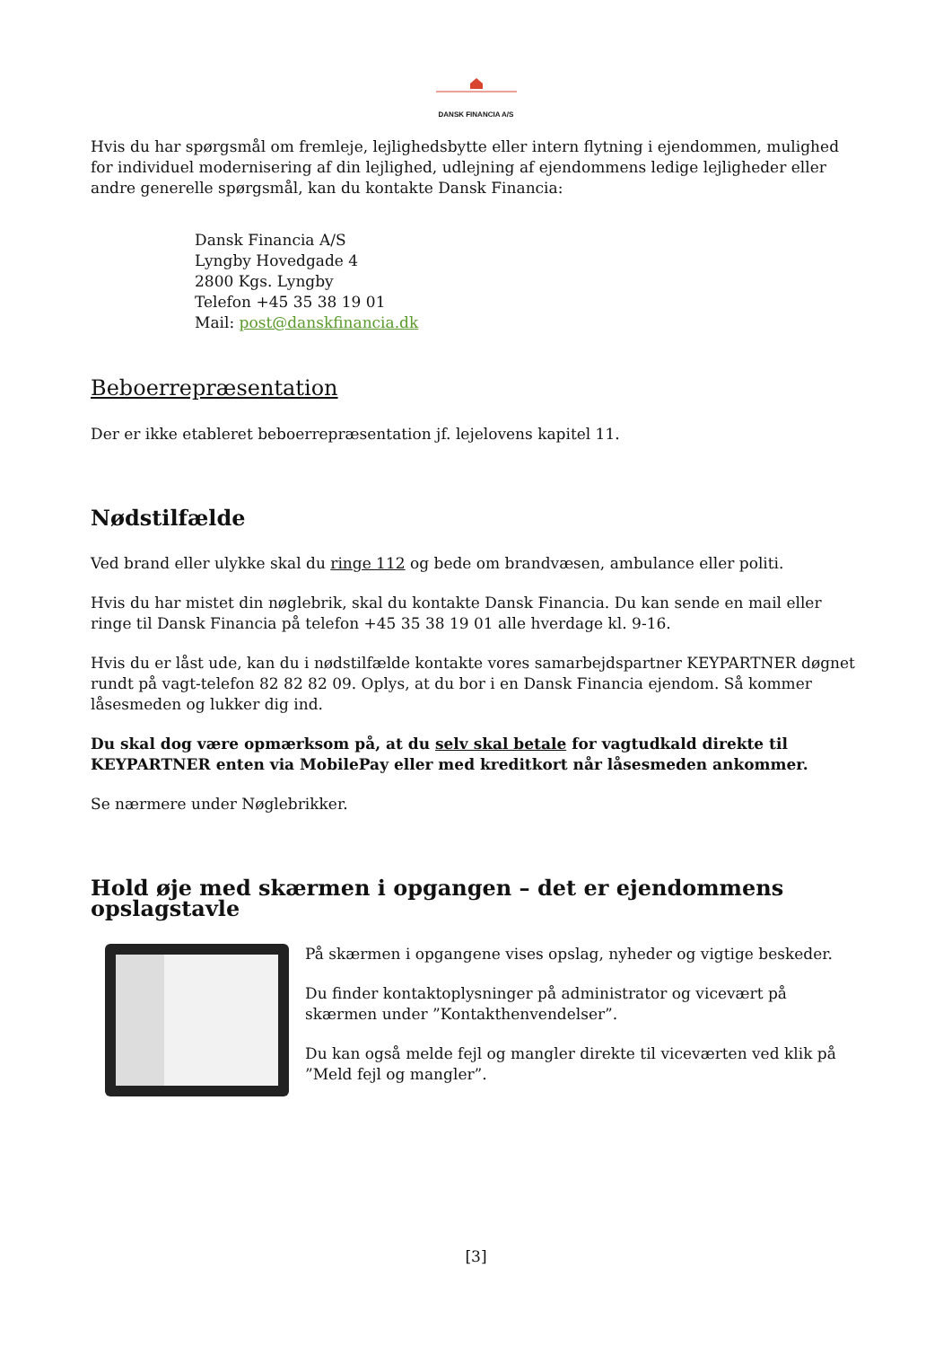DANSK FINANCIA A/S
Hvis du har spørgsmål om fremleje, lejlighedsbytte eller intern flytning i ejendommen, mulighed for individuel modernisering af din lejlighed, udlejning af ejendommens ledige lejligheder eller andre generelle spørgsmål, kan du kontakte Dansk Financia:
Dansk Financia A/S
Lyngby Hovedgade 4
2800 Kgs. Lyngby
Telefon +45 35 38 19 01
Mail: post@danskfinancia.dk
Beboerrepræsentation
Der er ikke etableret beboerrepræsentation jf. lejelovens kapitel 11.
Nødstilfælde
Ved brand eller ulykke skal du ringe 112 og bede om brandvæsen, ambulance eller politi.
Hvis du har mistet din nøglebrik, skal du kontakte Dansk Financia. Du kan sende en mail eller ringe til Dansk Financia på telefon +45 35 38 19 01 alle hverdage kl. 9-16.
Hvis du er låst ude, kan du i nødstilfælde kontakte vores samarbejdspartner KEYPARTNER døgnet rundt på vagt-telefon 82 82 82 09. Oplys, at du bor i en Dansk Financia ejendom. Så kommer låsesmeden og lukker dig ind.
Du skal dog være opmærksom på, at du selv skal betale for vagtudkald direkte til KEYPARTNER enten via MobilePay eller med kreditkort når låsesmeden ankommer.
Se nærmere under Nøglebrikker.
Hold øje med skærmen i opgangen – det er ejendommens opslagstavle
På skærmen i opgangene vises opslag, nyheder og vigtige beskeder.
Du finder kontaktoplysninger på administrator og vicevært på skærmen under ”Kontakthenvendelser”.
Du kan også melde fejl og mangler direkte til viceværten ved klik på ”Meld fejl og mangler”.
[3]